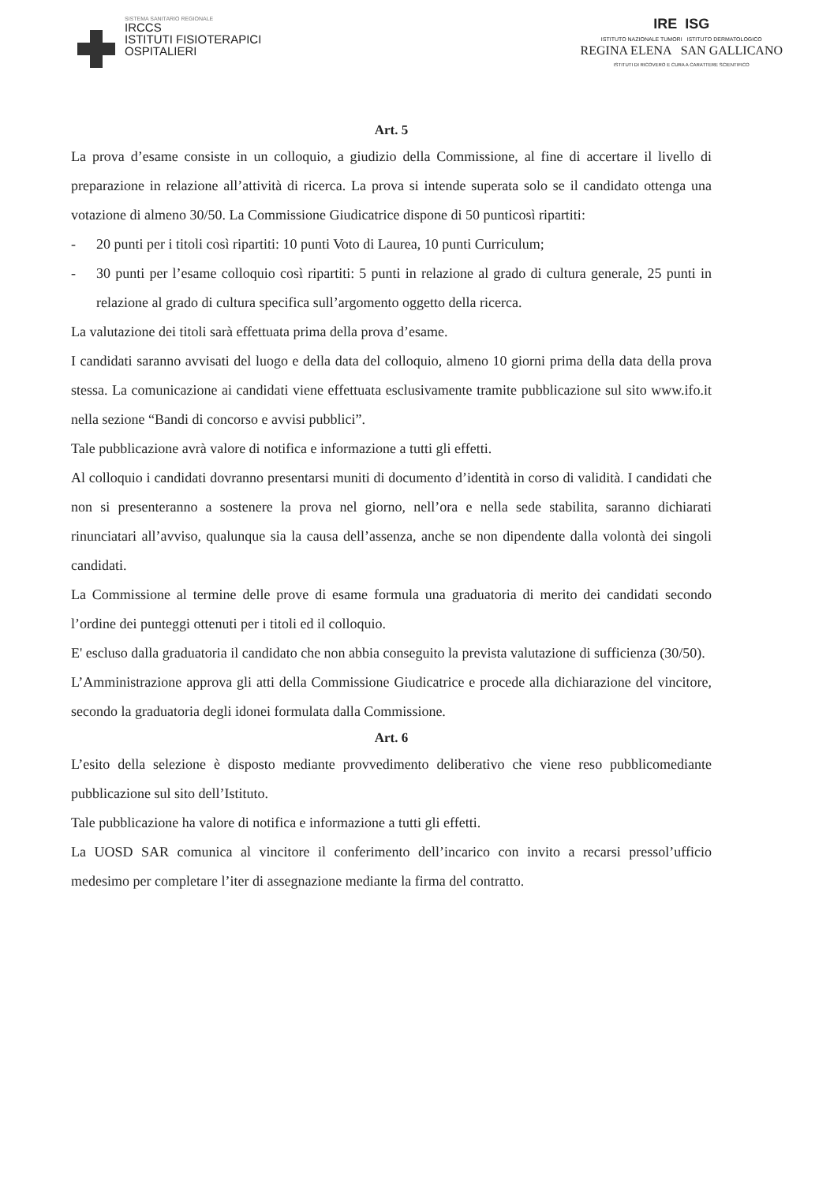SISTEMA SANITARIO REGIONALE
IRCCS
ISTITUTI FISIOTERAPICI
OSPITALIERI
IRE ISG
ISTITUTO NAZIONALE TUMORI ISTITUTO DERMATOLOGICO
REGINA ELENA SAN GALLICANO
ISTITUTI DI RICOVERO E CURA A CARATTERE SCIENTIFICO
Art. 5
La prova d’esame consiste in un colloquio, a giudizio della Commissione, al fine di accertare il livello di preparazione in relazione all’attività di ricerca. La prova si intende superata solo se il candidato ottenga una votazione di almeno 30/50. La Commissione Giudicatrice dispone di 50 punticosì ripartiti:
- 20 punti per i titoli così ripartiti: 10 punti Voto di Laurea, 10 punti Curriculum;
- 30 punti per l’esame colloquio così ripartiti: 5 punti in relazione al grado di cultura generale, 25 punti in relazione al grado di cultura specifica sull’argomento oggetto della ricerca.
La valutazione dei titoli sarà effettuata prima della prova d’esame.
I candidati saranno avvisati del luogo e della data del colloquio, almeno 10 giorni prima della data della prova stessa. La comunicazione ai candidati viene effettuata esclusivamente tramite pubblicazione sul sito www.ifo.it nella sezione “Bandi di concorso e avvisi pubblici”.
Tale pubblicazione avrà valore di notifica e informazione a tutti gli effetti.
Al colloquio i candidati dovranno presentarsi muniti di documento d’identità in corso di validità. I candidati che non si presenteranno a sostenere la prova nel giorno, nell’ora e nella sede stabilita, saranno dichiarati rinunciatari all’avviso, qualunque sia la causa dell’assenza, anche se non dipendente dalla volontà dei singoli candidati.
La Commissione al termine delle prove di esame formula una graduatoria di merito dei candidati secondo l’ordine dei punteggi ottenuti per i titoli ed il colloquio.
E' escluso dalla graduatoria il candidato che non abbia conseguito la prevista valutazione di sufficienza (30/50).
L’Amministrazione approva gli atti della Commissione Giudicatrice e procede alla dichiarazione del vincitore, secondo la graduatoria degli idonei formulata dalla Commissione.
Art. 6
L’esito della selezione è disposto mediante provvedimento deliberativo che viene reso pubblicomediante pubblicazione sul sito dell’Istituto.
Tale pubblicazione ha valore di notifica e informazione a tutti gli effetti.
La UOSD SAR comunica al vincitore il conferimento dell’incarico con invito a recarsi pressol’ufficio medesimo per completare l’iter di assegnazione mediante la firma del contratto.